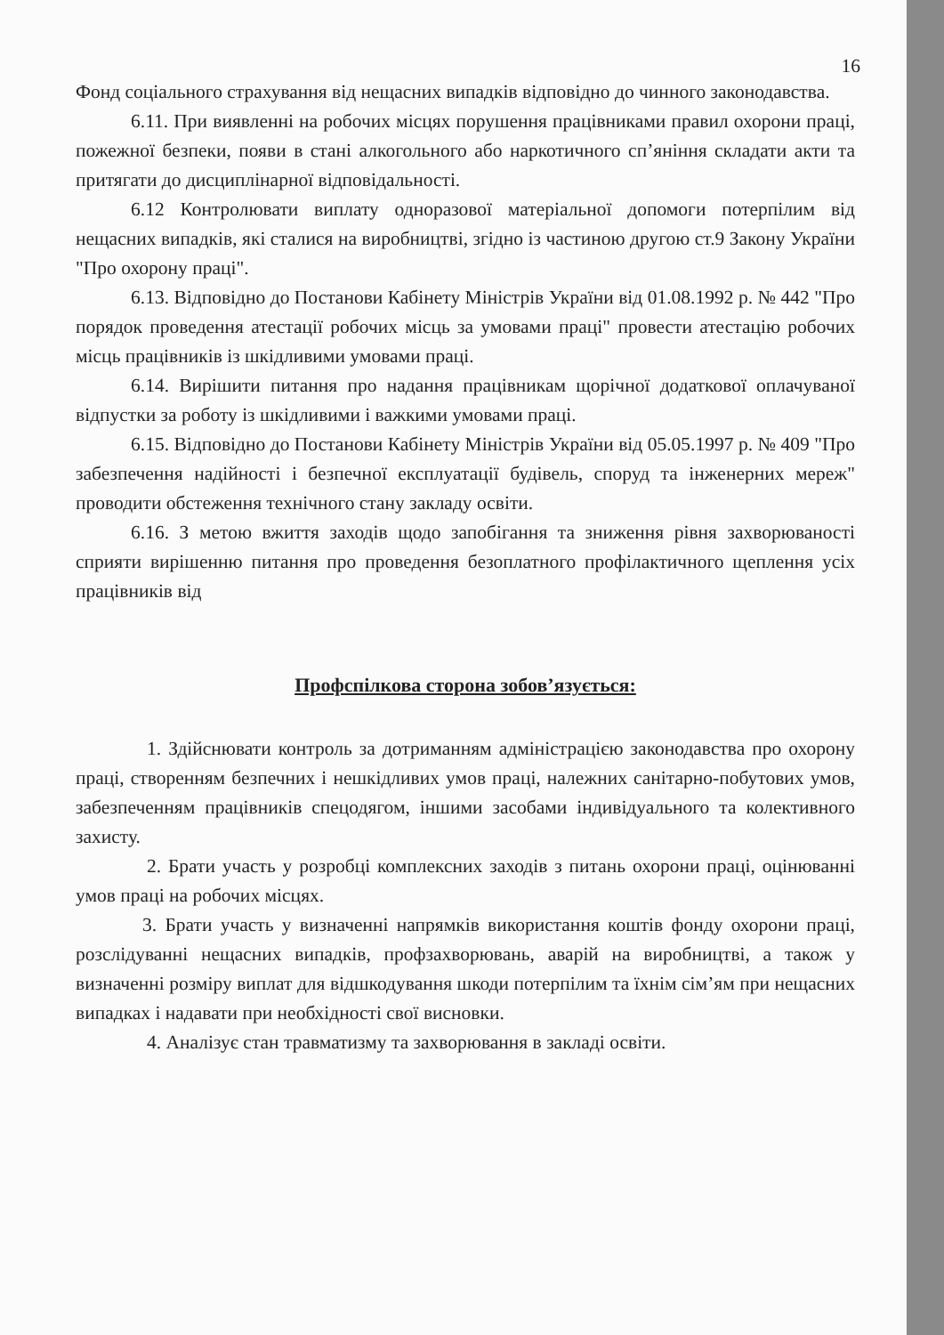16
Фонд соціального страхування від нещасних випадків відповідно до чинного законодавства.
6.11. При виявленні на робочих місцях порушення працівниками правил охорони праці, пожежної безпеки, появи в стані алкогольного або наркотичного сп’яніння складати акти та притягати до дисциплінарної відповідальності.
6.12 Контролювати виплату одноразової матеріальної допомоги потерпілим від нещасних випадків, які сталися на виробництві, згідно із частиною другою ст.9 Закону України "Про охорону праці".
6.13. Відповідно до Постанови Кабінету Міністрів України від 01.08.1992 р. № 442 "Про порядок проведення атестації робочих місць за умовами праці" провести атестацію робочих місць працівників із шкідливими умовами праці.
6.14. Вирішити питання про надання працівникам щорічної додаткової оплачуваної відпустки за роботу із шкідливими і важкими умовами праці.
6.15. Відповідно до Постанови Кабінету Міністрів України від 05.05.1997 р. № 409 "Про забезпечення надійності і безпечної експлуатації будівель, споруд та інженерних мереж" проводити обстеження технічного стану закладу освіти.
6.16. З метою вжиття заходів щодо запобігання та зниження рівня захворюваності сприяти вирішенню питання про проведення безоплатного профілактичного щеплення усіх працівників від
Профспілкова сторона зобов’язується:
1. Здійснювати контроль за дотриманням адміністрацією законодавства про охорону праці, створенням безпечних і нешкідливих умов праці, належних санітарно-побутових умов, забезпеченням працівників спецодягом, іншими засобами індивідуального та колективного захисту.
2. Брати участь у розробці комплексних заходів з питань охорони праці, оцінюванні умов праці на робочих місцях.
3. Брати участь у визначенні напрямків використання коштів фонду охорони праці, розслідуванні нещасних випадків, профзахворювань, аварій на виробництві, а також у визначенні розміру виплат для відшкодування шкоди потерпілим та їхнім сім’ям при нещасних випадках і надавати при необхідності свої висновки.
4. Аналізує стан травматизму та захворювання в закладі освіти.